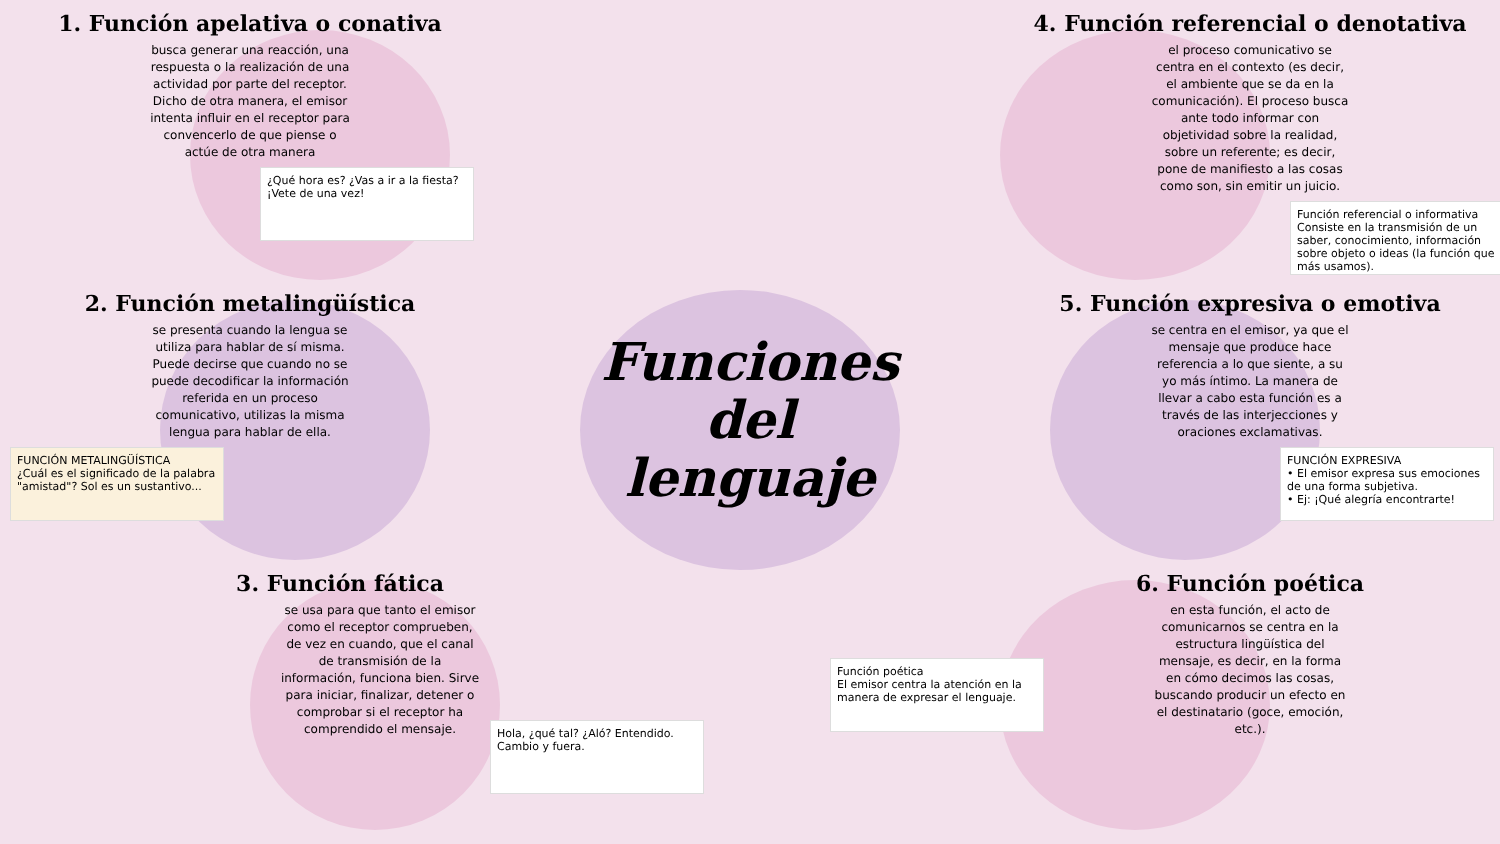1. Función apelativa o conativa
busca generar una reacción, una respuesta o la realización de una actividad por parte del receptor. Dicho de otra manera, el emisor intenta influir en el receptor para convencerlo de que piense o actúe de otra manera
¿Qué hora es? ¿Vas a ir a la fiesta? ¡Vete de una vez!
4. Función referencial o denotativa
el proceso comunicativo se centra en el contexto (es decir, el ambiente que se da en la comunicación). El proceso busca ante todo informar con objetividad sobre la realidad, sobre un referente; es decir, pone de manifiesto a las cosas como son, sin emitir un juicio.
Función referencial o informativa
Consiste en la transmisión de un saber, conocimiento, información sobre objeto o ideas (la función que más usamos).
2. Función metalingüística
se presenta cuando la lengua se utiliza para hablar de sí misma. Puede decirse que cuando no se puede decodificar la información referida en un proceso comunicativo, utilizas la misma lengua para hablar de ella.
FUNCIÓN METALINGÜÍSTICA
¿Cuál es el significado de la palabra "amistad"? Sol es un sustantivo...
Funciones
del
lenguaje
5. Función expresiva o emotiva
se centra en el emisor, ya que el mensaje que produce hace referencia a lo que siente, a su yo más íntimo. La manera de llevar a cabo esta función es a través de las interjecciones y oraciones exclamativas.
FUNCIÓN EXPRESIVA
• El emisor expresa sus emociones de una forma subjetiva.
• Ej: ¡Qué alegría encontrarte!
3. Función fática
se usa para que tanto el emisor como el receptor comprueben, de vez en cuando, que el canal de transmisión de la información, funciona bien. Sirve para iniciar, finalizar, detener o comprobar si el receptor ha comprendido el mensaje.
Hola, ¿qué tal? ¿Aló? Entendido. Cambio y fuera.
6. Función poética
en esta función, el acto de comunicarnos se centra en la estructura lingüística del mensaje, es decir, en la forma en cómo decimos las cosas, buscando producir un efecto en el destinatario (goce, emoción, etc.).
Función poética
El emisor centra la atención en la manera de expresar el lenguaje.